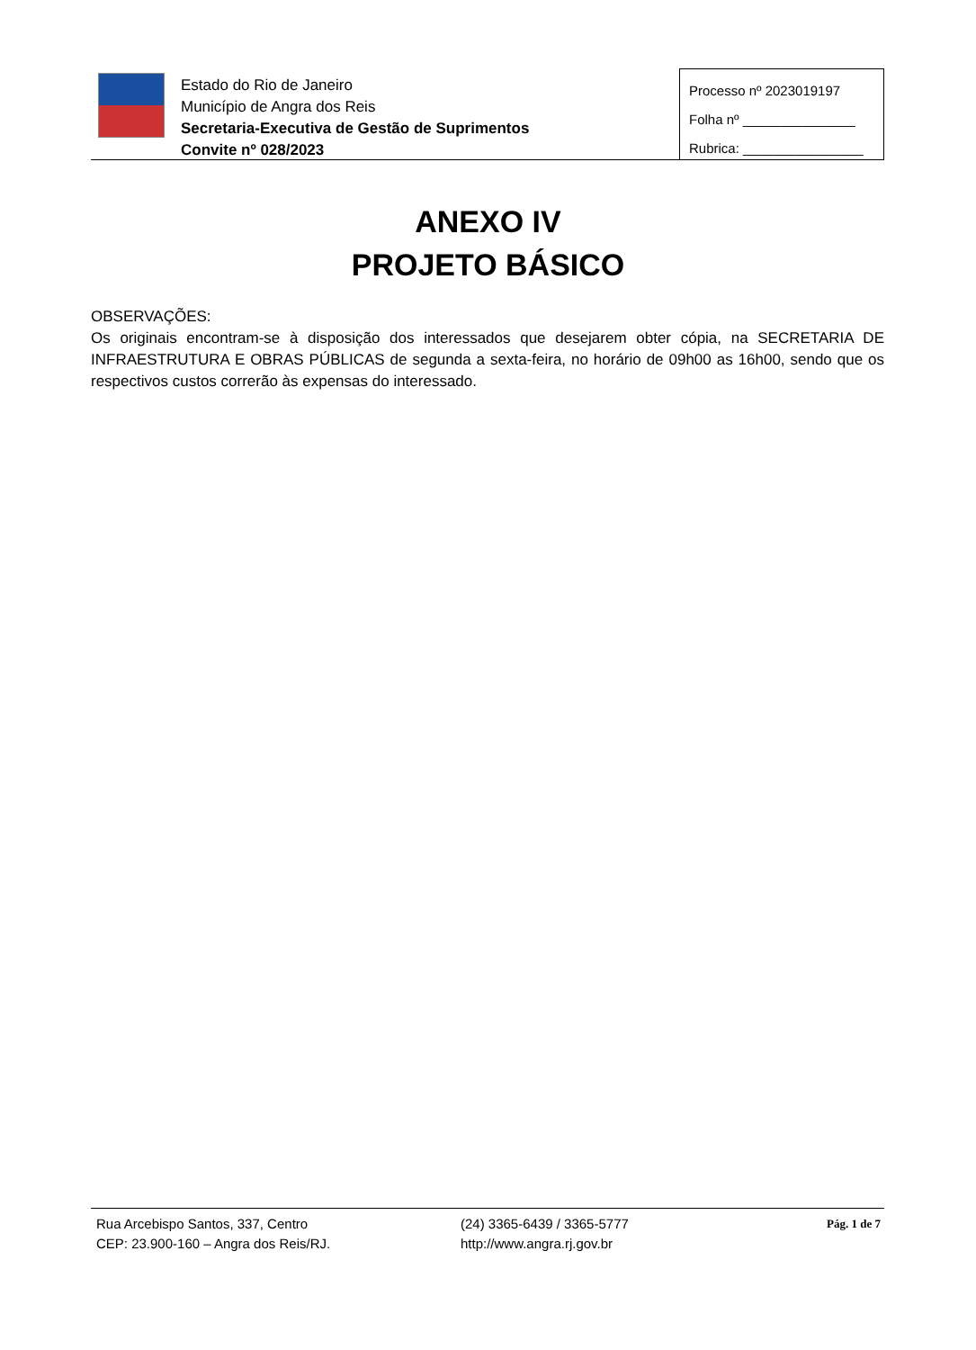Estado do Rio de Janeiro
Município de Angra dos Reis
Secretaria-Executiva de Gestão de Suprimentos
Convite nº 028/2023
Processo nº 2023019197
Folha nº _______________
Rubrica: ________________
ANEXO IV
PROJETO BÁSICO
OBSERVAÇÕES:
Os originais encontram-se à disposição dos interessados que desejarem obter cópia, na SECRETARIA DE INFRAESTRUTURA E OBRAS PÚBLICAS de segunda a sexta-feira, no horário de 09h00 as 16h00, sendo que os respectivos custos correrão às expensas do interessado.
Rua Arcebispo Santos, 337, Centro
CEP: 23.900-160 – Angra dos Reis/RJ.
(24) 3365-6439 / 3365-5777
http://www.angra.rj.gov.br
Pág. 1 de 7